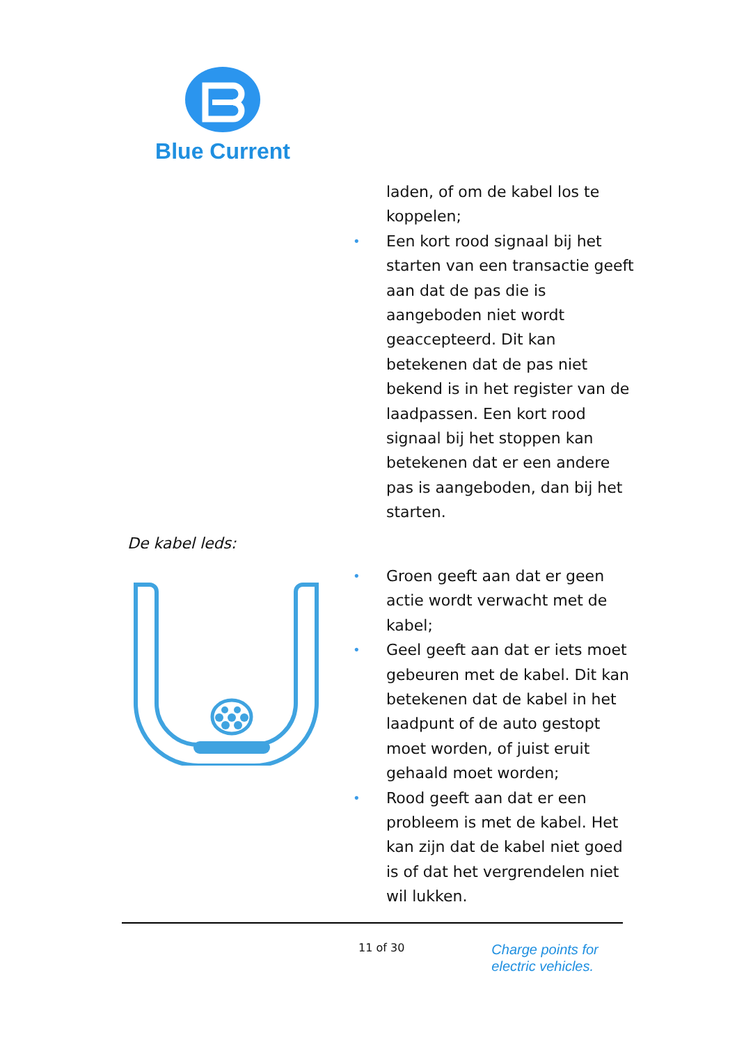Blue Current
laden, of om de kabel los te koppelen;
• Een kort rood signaal bij het starten van een transactie geeft aan dat de pas die is aangeboden niet wordt geaccepteerd. Dit kan betekenen dat de pas niet bekend is in het register van de laadpassen. Een kort rood signaal bij het stoppen kan betekenen dat er een andere pas is aangeboden, dan bij het starten.
De kabel leds:
• Groen geeft aan dat er geen actie wordt verwacht met de kabel;
• Geel geeft aan dat er iets moet gebeuren met de kabel. Dit kan betekenen dat de kabel in het laadpunt of de auto gestopt moet worden, of juist eruit gehaald moet worden;
• Rood geeft aan dat er een probleem is met de kabel. Het kan zijn dat de kabel niet goed is of dat het vergrendelen niet wil lukken.
11 of 30 Charge points for
electric vehicles.